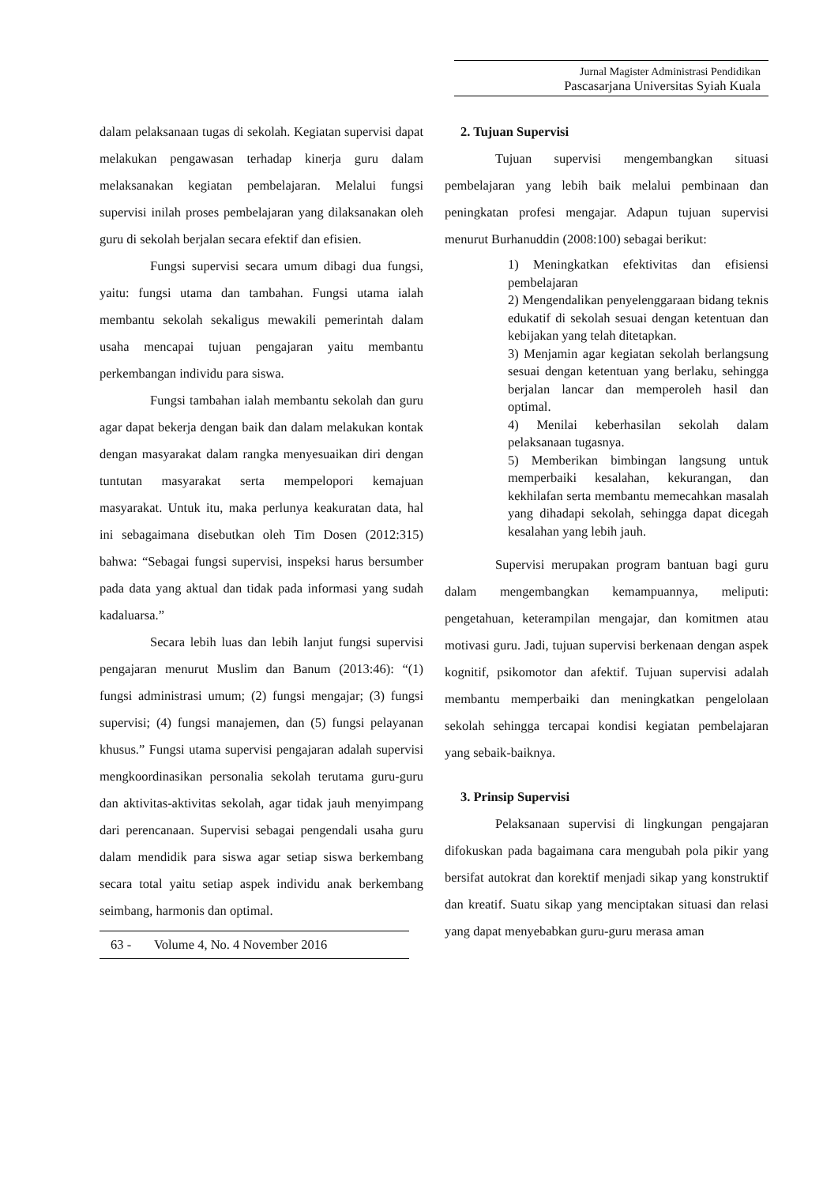Jurnal Magister Administrasi Pendidikan
Pascasarjana Universitas Syiah Kuala
dalam pelaksanaan tugas di sekolah. Kegiatan supervisi dapat melakukan pengawasan terhadap kinerja guru dalam melaksanakan kegiatan pembelajaran. Melalui fungsi supervisi inilah proses pembelajaran yang dilaksanakan oleh guru di sekolah berjalan secara efektif dan efisien.
Fungsi supervisi secara umum dibagi dua fungsi, yaitu: fungsi utama dan tambahan. Fungsi utama ialah membantu sekolah sekaligus mewakili pemerintah dalam usaha mencapai tujuan pengajaran yaitu membantu perkembangan individu para siswa.
Fungsi tambahan ialah membantu sekolah dan guru agar dapat bekerja dengan baik dan dalam melakukan kontak dengan masyarakat dalam rangka menyesuaikan diri dengan tuntutan masyarakat serta mempelopori kemajuan masyarakat. Untuk itu, maka perlunya keakuratan data, hal ini sebagaimana disebutkan oleh Tim Dosen (2012:315) bahwa: “Sebagai fungsi supervisi, inspeksi harus bersumber pada data yang aktual dan tidak pada informasi yang sudah kadaluarsa.”
Secara lebih luas dan lebih lanjut fungsi supervisi pengajaran menurut Muslim dan Banum (2013:46): “(1) fungsi administrasi umum; (2) fungsi mengajar; (3) fungsi supervisi; (4) fungsi manajemen, dan (5) fungsi pelayanan khusus.” Fungsi utama supervisi pengajaran adalah supervisi mengkoordinasikan personalia sekolah terutama guru-guru dan aktivitas-aktivitas sekolah, agar tidak jauh menyimpang dari perencanaan. Supervisi sebagai pengendali usaha guru dalam mendidik para siswa agar setiap siswa berkembang secara total yaitu setiap aspek individu anak berkembang seimbang, harmonis dan optimal.
63 - Volume 4, No. 4 November 2016
2. Tujuan Supervisi
Tujuan supervisi mengembangkan situasi pembelajaran yang lebih baik melalui pembinaan dan peningkatan profesi mengajar. Adapun tujuan supervisi menurut Burhanuddin (2008:100) sebagai berikut:
1) Meningkatkan efektivitas dan efisiensi pembelajaran
2) Mengendalikan penyelenggaraan bidang teknis edukatif di sekolah sesuai dengan ketentuan dan kebijakan yang telah ditetapkan.
3) Menjamin agar kegiatan sekolah berlangsung sesuai dengan ketentuan yang berlaku, sehingga berjalan lancar dan memperoleh hasil dan optimal.
4) Menilai keberhasilan sekolah dalam pelaksanaan tugasnya.
5) Memberikan bimbingan langsung untuk memperbaiki kesalahan, kekurangan, dan kekhilafan serta membantu memecahkan masalah yang dihadapi sekolah, sehingga dapat dicegah kesalahan yang lebih jauh.
Supervisi merupakan program bantuan bagi guru dalam mengembangkan kemampuannya, meliputi: pengetahuan, keterampilan mengajar, dan komitmen atau motivasi guru. Jadi, tujuan supervisi berkenaan dengan aspek kognitif, psikomotor dan afektif. Tujuan supervisi adalah membantu memperbaiki dan meningkatkan pengelolaan sekolah sehingga tercapai kondisi kegiatan pembelajaran yang sebaik-baiknya.
3. Prinsip Supervisi
Pelaksanaan supervisi di lingkungan pengajaran difokuskan pada bagaimana cara mengubah pola pikir yang bersifat autokrat dan korektif menjadi sikap yang konstruktif dan kreatif. Suatu sikap yang menciptakan situasi dan relasi yang dapat menyebabkan guru-guru merasa aman